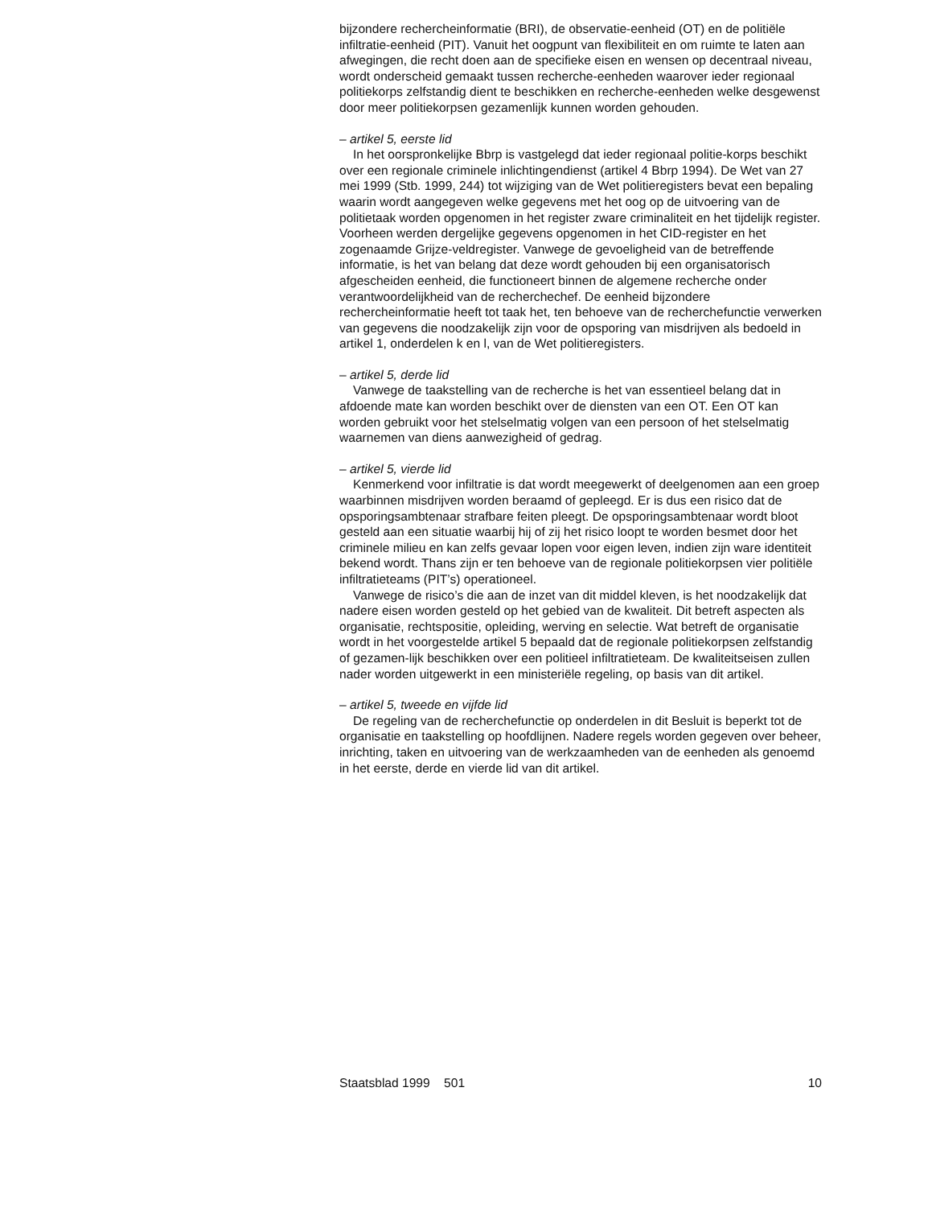bijzondere rechercheinformatie (BRI), de observatie-eenheid (OT) en de politiële infiltratie-eenheid (PIT). Vanuit het oogpunt van flexibiliteit en om ruimte te laten aan afwegingen, die recht doen aan de specifieke eisen en wensen op decentraal niveau, wordt onderscheid gemaakt tussen recherche-eenheden waarover ieder regionaal politiekorps zelfstandig dient te beschikken en recherche-eenheden welke desgewenst door meer politiekorpsen gezamenlijk kunnen worden gehouden.
– artikel 5, eerste lid
In het oorspronkelijke Bbrp is vastgelegd dat ieder regionaal politie-korps beschikt over een regionale criminele inlichtingendienst (artikel 4 Bbrp 1994). De Wet van 27 mei 1999 (Stb. 1999, 244) tot wijziging van de Wet politieregisters bevat een bepaling waarin wordt aangegeven welke gegevens met het oog op de uitvoering van de politietaak worden opgenomen in het register zware criminaliteit en het tijdelijk register. Voorheen werden dergelijke gegevens opgenomen in het CID-register en het zogenaamde Grijze-veldregister. Vanwege de gevoeligheid van de betreffende informatie, is het van belang dat deze wordt gehouden bij een organisatorisch afgescheiden eenheid, die functioneert binnen de algemene recherche onder verantwoordelijkheid van de recherchechef. De eenheid bijzondere rechercheinformatie heeft tot taak het, ten behoeve van de recherchefunctie verwerken van gegevens die noodzakelijk zijn voor de opsporing van misdrijven als bedoeld in artikel 1, onderdelen k en l, van de Wet politieregisters.
– artikel 5, derde lid
Vanwege de taakstelling van de recherche is het van essentieel belang dat in afdoende mate kan worden beschikt over de diensten van een OT. Een OT kan worden gebruikt voor het stelselmatig volgen van een persoon of het stelselmatig waarnemen van diens aanwezigheid of gedrag.
– artikel 5, vierde lid
Kenmerkend voor infiltratie is dat wordt meegewerkt of deelgenomen aan een groep waarbinnen misdrijven worden beraamd of gepleegd. Er is dus een risico dat de opsporingsambtenaar strafbare feiten pleegt. De opsporingsambtenaar wordt bloot gesteld aan een situatie waarbij hij of zij het risico loopt te worden besmet door het criminele milieu en kan zelfs gevaar lopen voor eigen leven, indien zijn ware identiteit bekend wordt. Thans zijn er ten behoeve van de regionale politiekorpsen vier politiële infiltratieteams (PIT’s) operationeel.
Vanwege de risico’s die aan de inzet van dit middel kleven, is het noodzakelijk dat nadere eisen worden gesteld op het gebied van de kwaliteit. Dit betreft aspecten als organisatie, rechtspositie, opleiding, werving en selectie. Wat betreft de organisatie wordt in het voorgestelde artikel 5 bepaald dat de regionale politiekorpsen zelfstandig of gezamen-lijk beschikken over een politieel infiltratieteam. De kwaliteitseisen zullen nader worden uitgewerkt in een ministeriële regeling, op basis van dit artikel.
– artikel 5, tweede en vijfde lid
De regeling van de recherchefunctie op onderdelen in dit Besluit is beperkt tot de organisatie en taakstelling op hoofdlijnen. Nadere regels worden gegeven over beheer, inrichting, taken en uitvoering van de werkzaamheden van de eenheden als genoemd in het eerste, derde en vierde lid van dit artikel.
Staatsblad 1999 501 10